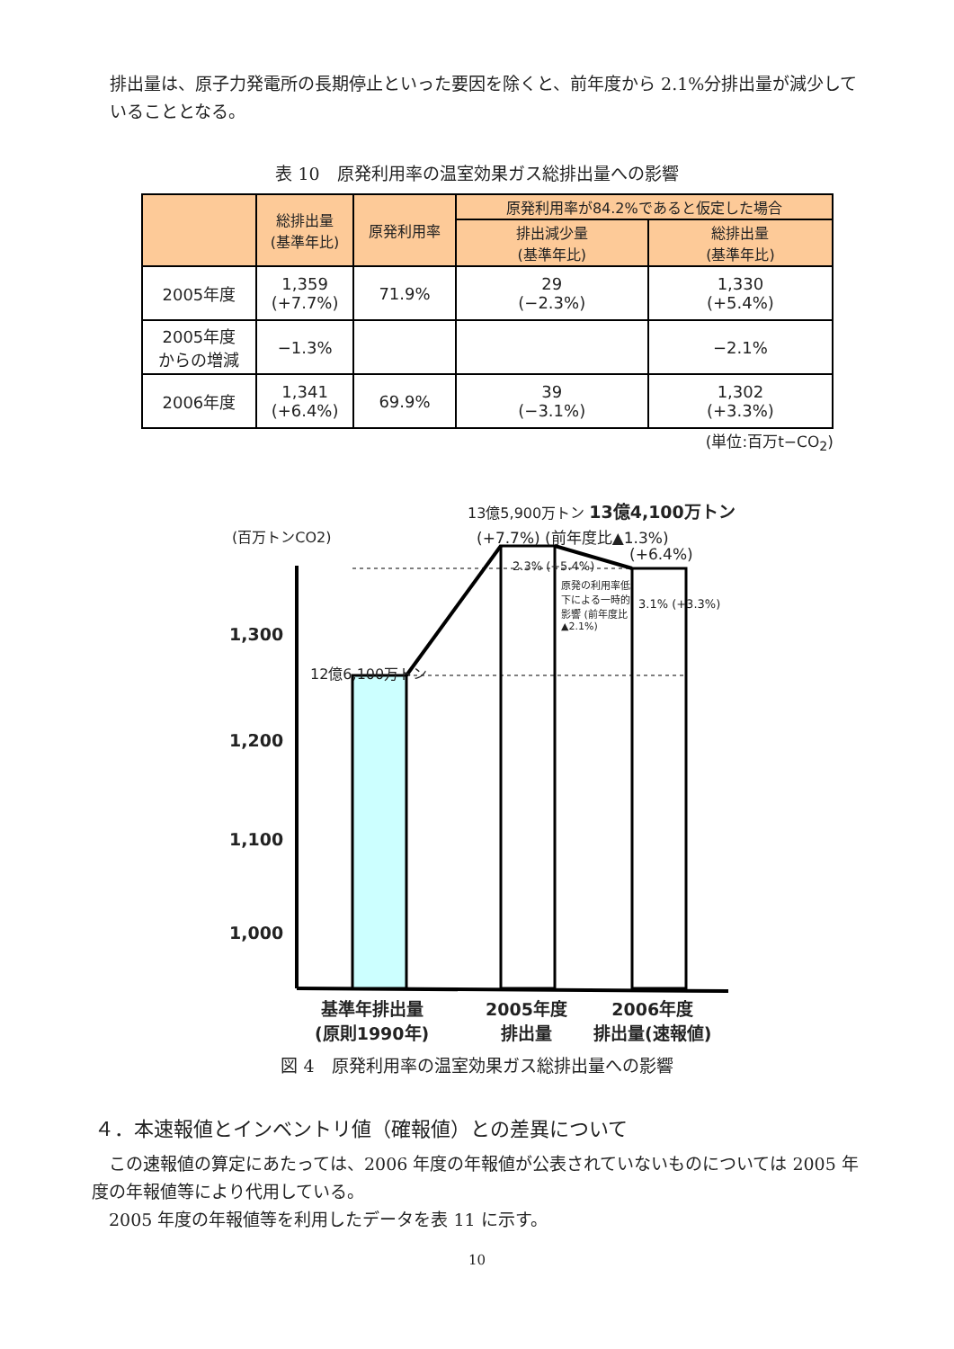排出量は、原子力発電所の長期停止といった要因を除くと、前年度から 2.1%分排出量が減少していることとなる。
表 10　原発利用率の温室効果ガス総排出量への影響
| | 総排出量 (基準年比) | 原発利用率 | 原発利用率が84.2%であると仮定した場合 | |
| --- | --- | --- | --- | --- |
| | | | 排出減少量 (基準年比) | 総排出量 (基準年比) |
| 2005年度 | 1,359 (+7.7%) | 71.9% | 29 (−2.3%) | 1,330 (+5.4%) |
| 2005年度 からの増減 | −1.3% | | | −2.1% |
| 2006年度 | 1,341 (+6.4%) | 69.9% | 39 (−3.1%) | 1,302 (+3.3%) |
(単位:百万t−CO<sub>2</sub>)
13億5,900万トン 13億4,100万トン
(百万トンCO2) (+7.7%) (前年度比▲1.3%)
(+6.4%)
2.3% (+5.4%)
原発の利用率低下による一時的影響 (前年度比▲2.1%)
3.1% (+3.3%)
1,300
12億6,100万トン
1,200
1,100
1,000
基準年排出量
(原則1990年)
2005年度
排出量
2006年度
排出量(速報値)
図 4　原発利用率の温室効果ガス総排出量への影響
４．本速報値とインベントリ値（確報値）との差異について
　この速報値の算定にあたっては、2006 年度の年報値が公表されていないものについては 2005 年度の年報値等により代用している。
　2005 年度の年報値等を利用したデータを表 11 に示す。
10